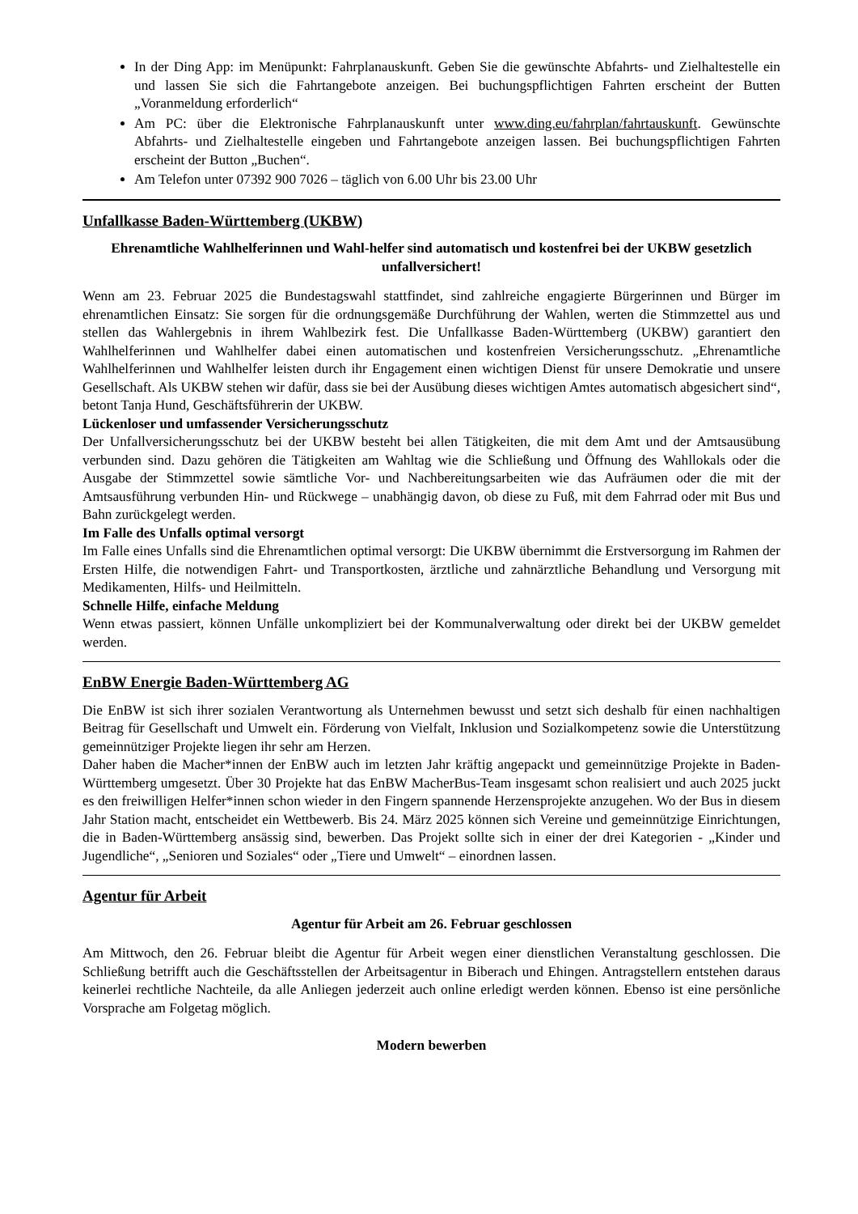In der Ding App: im Menüpunkt: Fahrplanauskunft. Geben Sie die gewünschte Abfahrts- und Zielhaltestelle ein und lassen Sie sich die Fahrtangebote anzeigen. Bei buchungspflichtigen Fahrten erscheint der Butten „Voranmeldung erforderlich“
Am PC: über die Elektronische Fahrplanauskunft unter www.ding.eu/fahrplan/fahrtauskunft. Gewünschte Abfahrts- und Zielhaltestelle eingeben und Fahrtangebote anzeigen lassen. Bei buchungspflichtigen Fahrten erscheint der Button „Buchen“.
Am Telefon unter 07392 900 7026 – täglich von 6.00 Uhr bis 23.00 Uhr
Unfallkasse Baden-Württemberg (UKBW)
Ehrenamtliche Wahlhelferinnen und Wahl-helfer sind automatisch und kostenfrei bei der UKBW gesetzlich unfallversichert!
Wenn am 23. Februar 2025 die Bundestagswahl stattfindet, sind zahlreiche engagierte Bürgerinnen und Bürger im ehrenamtlichen Einsatz: Sie sorgen für die ordnungsgemäße Durchführung der Wahlen, werten die Stimmzettel aus und stellen das Wahlergebnis in ihrem Wahlbezirk fest. Die Unfallkasse Baden-Württemberg (UKBW) garantiert den Wahlhelferinnen und Wahlhelfer dabei einen automatischen und kostenfreien Versicherungsschutz. „Ehrenamtliche Wahlhelferinnen und Wahlhelfer leisten durch ihr Engagement einen wichtigen Dienst für unsere Demokratie und unsere Gesellschaft. Als UKBW stehen wir dafür, dass sie bei der Ausübung dieses wichtigen Amtes automatisch abgesichert sind“, betont Tanja Hund, Geschäftsführerin der UKBW.
Lückenloser und umfassender Versicherungsschutz
Der Unfallversicherungsschutz bei der UKBW besteht bei allen Tätigkeiten, die mit dem Amt und der Amtsausübung verbunden sind. Dazu gehören die Tätigkeiten am Wahltag wie die Schließung und Öffnung des Wahllokals oder die Ausgabe der Stimmzettel sowie sämtliche Vor- und Nachbereitungsarbeiten wie das Aufräumen oder die mit der Amtsausführung verbunden Hin- und Rückwege – unabhängig davon, ob diese zu Fuß, mit dem Fahrrad oder mit Bus und Bahn zurückgelegt werden.
Im Falle des Unfalls optimal versorgt
Im Falle eines Unfalls sind die Ehrenamtlichen optimal versorgt: Die UKBW übernimmt die Erstversorgung im Rahmen der Ersten Hilfe, die notwendigen Fahrt- und Transportkosten, ärztliche und zahnärztliche Behandlung und Versorgung mit Medikamenten, Hilfs- und Heilmitteln.
Schnelle Hilfe, einfache Meldung
Wenn etwas passiert, können Unfälle unkompliziert bei der Kommunalverwaltung oder direkt bei der UKBW gemeldet werden.
EnBW Energie Baden-Württemberg AG
Die EnBW ist sich ihrer sozialen Verantwortung als Unternehmen bewusst und setzt sich deshalb für einen nachhaltigen Beitrag für Gesellschaft und Umwelt ein. Förderung von Vielfalt, Inklusion und Sozialkompetenz sowie die Unterstützung gemeinnütziger Projekte liegen ihr sehr am Herzen.
Daher haben die Macher*innen der EnBW auch im letzten Jahr kräftig angepackt und gemeinnützige Projekte in Baden-Württemberg umgesetzt. Über 30 Projekte hat das EnBW MacherBus-Team insgesamt schon realisiert und auch 2025 juckt es den freiwilligen Helfer*innen schon wieder in den Fingern spannende Herzensprojekte anzugehen. Wo der Bus in diesem Jahr Station macht, entscheidet ein Wettbewerb. Bis 24. März 2025 können sich Vereine und gemeinnützige Einrichtungen, die in Baden-Württemberg ansässig sind, bewerben. Das Projekt sollte sich in einer der drei Kategorien - „Kinder und Jugendliche“, „Senioren und Soziales“ oder „Tiere und Umwelt“ – einordnen lassen.
Agentur für Arbeit
Agentur für Arbeit am 26. Februar geschlossen
Am Mittwoch, den 26. Februar bleibt die Agentur für Arbeit wegen einer dienstlichen Veranstaltung geschlossen. Die Schließung betrifft auch die Geschäftsstellen der Arbeitsagentur in Biberach und Ehingen. Antragstellern entstehen daraus keinerlei rechtliche Nachteile, da alle Anliegen jederzeit auch online erledigt werden können. Ebenso ist eine persönliche Vorsprache am Folgetag möglich.
Modern bewerben